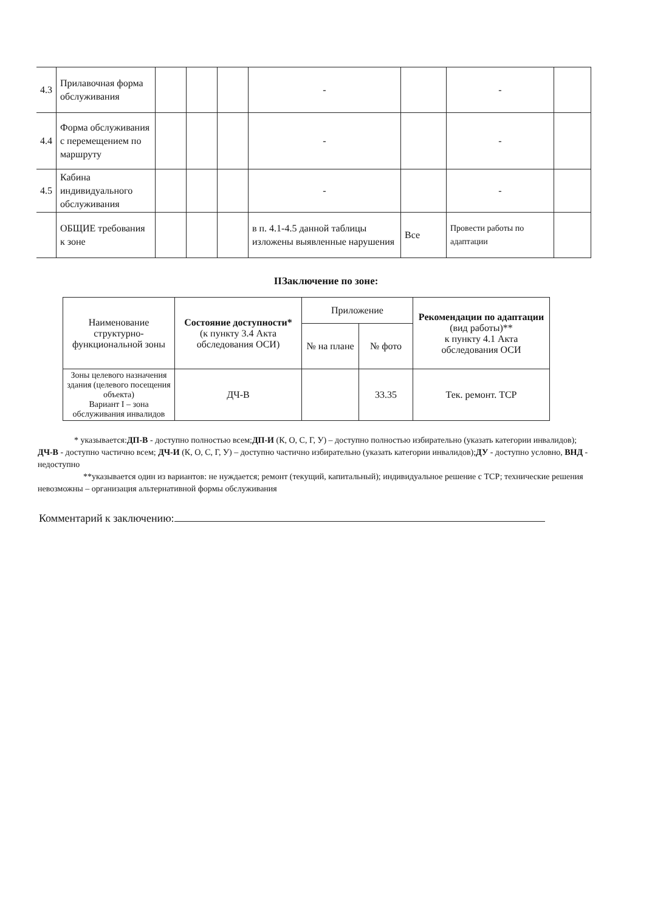| 4.3 | Прилавочная форма обслуживания | | | | - | | - | |
| 4.4 | Форма обслуживания с перемещением по маршруту | | | | - | | - | |
| 4.5 | Кабина индивидуального обслуживания | | | | - | | - | |
| | ОБЩИЕ требования к зоне | | | | в п. 4.1-4.5 данной таблицы изложены выявленные нарушения | Все | Провести работы по адаптации | |
ІІЗаключение по зоне:
| Наименование структурно-функциональной зоны | Состояние доступности* (к пункту 3.4 Акта обследования ОСИ) | Приложение | | Рекомендации по адаптации (вид работы)** к пункту 4.1 Акта обследования ОСИ |
| | | № на плане | № фото | |
| Зоны целевого назначения здания (целевого посещения объекта) Вариант I – зона обслуживания инвалидов | ДЧ-В | | 33.35 | Тек. ремонт. ТСР |
* указывается:ДП-В - доступно полностью всем;ДП-И (К, О, С, Г, У) – доступно полностью избирательно (указать категории инвалидов); ДЧ-В - доступно частично всем; ДЧ-И (К, О, С, Г, У) – доступно частично избирательно (указать категории инвалидов);ДУ - доступно условно, ВНД - недоступно
**указывается один из вариантов: не нуждается; ремонт (текущий, капитальный); индивидуальное решение с ТСР; технические решения невозможны – организация альтернативной формы обслуживания
Комментарий к заключению: